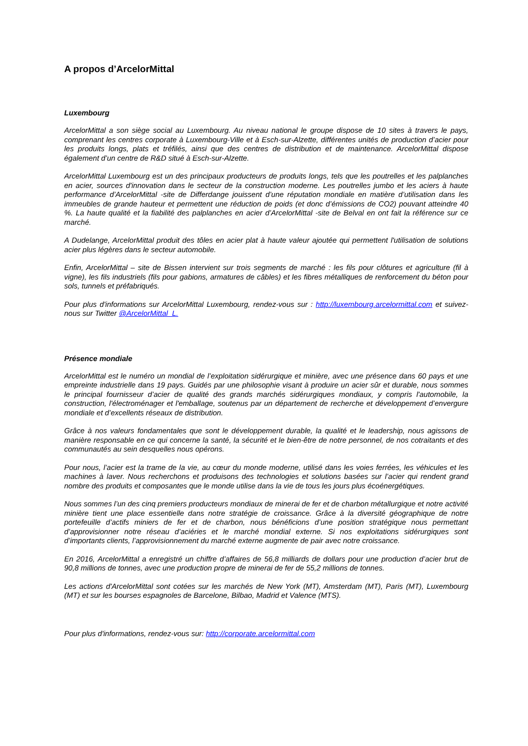A propos d’ArcelorMittal
Luxembourg
ArcelorMittal a son siège social au Luxembourg. Au niveau national le groupe dispose de 10 sites à travers le pays, comprenant les centres corporate à Luxembourg-Ville et à Esch-sur-Alzette, différentes unités de production d’acier pour les produits longs, plats et tréfilés, ainsi que des centres de distribution et de maintenance. ArcelorMittal dispose également d’un centre de R&D situé à Esch-sur-Alzette.
ArcelorMittal Luxembourg est un des principaux producteurs de produits longs, tels que les poutrelles et les palplanches en acier, sources d'innovation dans le secteur de la construction moderne. Les poutrelles jumbo et les aciers à haute performance d’ArcelorMittal -site de Differdange jouissent d’une réputation mondiale en matière d’utilisation dans les immeubles de grande hauteur et permettent une réduction de poids (et donc d’émissions de CO2) pouvant atteindre 40 %. La haute qualité et la fiabilité des palplanches en acier d’ArcelorMittal -site de Belval en ont fait la référence sur ce marché.
A Dudelange, ArcelorMittal produit des tôles en acier plat à haute valeur ajoutée qui permettent l'utilisation de solutions acier plus légères dans le secteur automobile.
Enfin, ArcelorMittal – site de Bissen intervient sur trois segments de marché : les fils pour clôtures et agriculture (fil à vigne), les fils industriels (fils pour gabions, armatures de câbles) et les fibres métalliques de renforcement du béton pour sols, tunnels et préfabriqués.
Pour plus d'informations sur ArcelorMittal Luxembourg, rendez-vous sur : http://luxembourg.arcelormittal.com et suivez-nous sur Twitter @ArcelorMittal_L.
Présence mondiale
ArcelorMittal est le numéro un mondial de l’exploitation sidérurgique et minière, avec une présence dans 60 pays et une empreinte industrielle dans 19 pays. Guidés par une philosophie visant à produire un acier sûr et durable, nous sommes le principal fournisseur d’acier de qualité des grands marchés sidérurgiques mondiaux, y compris l'automobile, la construction, l'électroménager et l'emballage, soutenus par un département de recherche et développement d’envergure mondiale et d’excellents réseaux de distribution.
Grâce à nos valeurs fondamentales que sont le développement durable, la qualité et le leadership, nous agissons de manière responsable en ce qui concerne la santé, la sécurité et le bien-être de notre personnel, de nos cotraitants et des communautés au sein desquelles nous opérons.
Pour nous, l’acier est la trame de la vie, au cœur du monde moderne, utilisé dans les voies ferrées, les véhicules et les machines à laver. Nous recherchons et produisons des technologies et solutions basées sur l’acier qui rendent grand nombre des produits et composantes que le monde utilise dans la vie de tous les jours plus écoénergétiques.
Nous sommes l’un des cinq premiers producteurs mondiaux de minerai de fer et de charbon métallurgique et notre activité minière tient une place essentielle dans notre stratégie de croissance. Grâce à la diversité géographique de notre portefeuille d’actifs miniers de fer et de charbon, nous bénéficions d’une position stratégique nous permettant d’approvisionner notre réseau d’aciéries et le marché mondial externe. Si nos exploitations sidérurgiques sont d’importants clients, l’approvisionnement du marché externe augmente de pair avec notre croissance.
En 2016, ArcelorMittal a enregistré un chiffre d’affaires de 56,8 milliards de dollars pour une production d’acier brut de 90,8 millions de tonnes, avec une production propre de minerai de fer de 55,2 millions de tonnes.
Les actions d'ArcelorMittal sont cotées sur les marchés de New York (MT), Amsterdam (MT), Paris (MT), Luxembourg (MT) et sur les bourses espagnoles de Barcelone, Bilbao, Madrid et Valence (MTS).
Pour plus d'informations, rendez-vous sur: http://corporate.arcelormittal.com